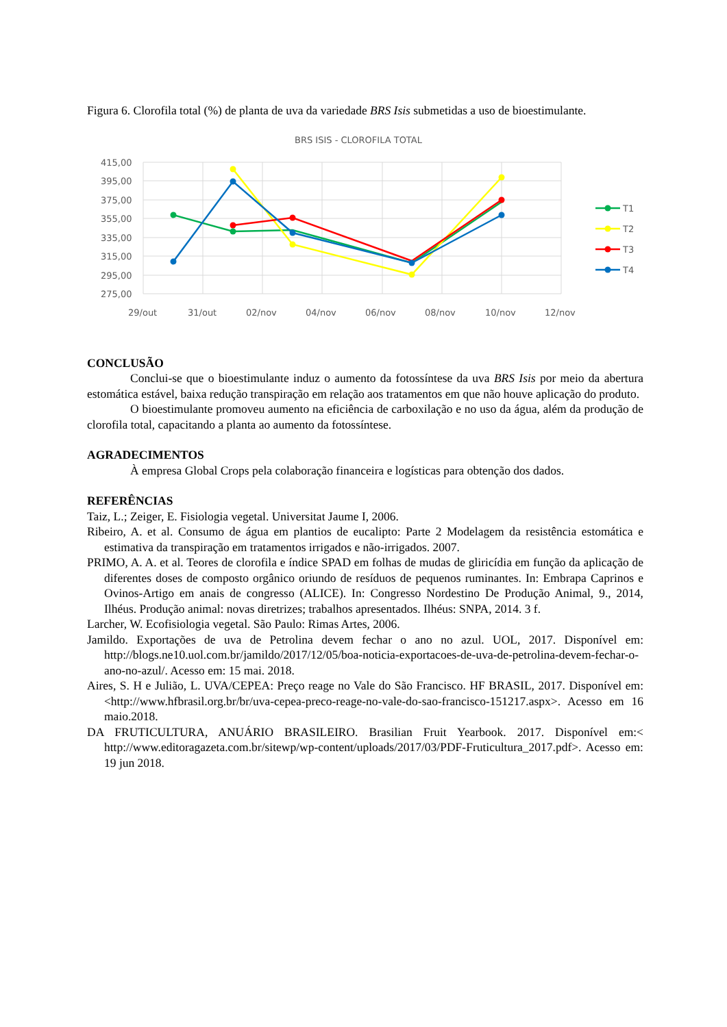Figura 6. Clorofila total (%) de planta de uva da variedade BRS Isis submetidas a uso de bioestimulante.
BRS ISIS - CLOROFILA TOTAL
415,00
395,00
375,00
355,00
335,00
315,00
295,00
275,00
29/out
31/out
02/nov
04/nov
06/nov
08/nov
10/nov
12/nov
T1
T2
T3
T4
CONCLUSÃO
Conclui-se que o bioestimulante induz o aumento da fotossíntese da uva BRS Isis por meio da abertura estomática estável, baixa redução transpiração em relação aos tratamentos em que não houve aplicação do produto.
O bioestimulante promoveu aumento na eficiência de carboxilação e no uso da água, além da produção de clorofila total, capacitando a planta ao aumento da fotossíntese.
AGRADECIMENTOS
À empresa Global Crops pela colaboração financeira e logísticas para obtenção dos dados.
REFERÊNCIAS
Taiz, L.; Zeiger, E. Fisiologia vegetal. Universitat Jaume I, 2006.
Ribeiro, A. et al. Consumo de água em plantios de eucalipto: Parte 2 Modelagem da resistência estomática e estimativa da transpiração em tratamentos irrigados e não-irrigados. 2007.
PRIMO, A. A. et al. Teores de clorofila e índice SPAD em folhas de mudas de gliricídia em função da aplicação de diferentes doses de composto orgânico oriundo de resíduos de pequenos ruminantes. In: Embrapa Caprinos e Ovinos-Artigo em anais de congresso (ALICE). In: Congresso Nordestino De Produção Animal, 9., 2014, Ilhéus. Produção animal: novas diretrizes; trabalhos apresentados. Ilhéus: SNPA, 2014. 3 f.
Larcher, W. Ecofisiologia vegetal. São Paulo: Rimas Artes, 2006.
Jamildo. Exportações de uva de Petrolina devem fechar o ano no azul. UOL, 2017. Disponível em: http://blogs.ne10.uol.com.br/jamildo/2017/12/05/boa-noticia-exportacoes-de-uva-de-petrolina-devem-fechar-o-ano-no-azul/. Acesso em: 15 mai. 2018.
Aires, S. H e Julião, L. UVA/CEPEA: Preço reage no Vale do São Francisco. HF BRASIL, 2017. Disponível em: <http://www.hfbrasil.org.br/br/uva-cepea-preco-reage-no-vale-do-sao-francisco-151217.aspx>. Acesso em 16 maio.2018.
DA FRUTICULTURA, ANUÁRIO BRASILEIRO. Brasilian Fruit Yearbook. 2017. Disponível em:< http://www.editoragazeta.com.br/sitewp/wp-content/uploads/2017/03/PDF-Fruticultura_2017.pdf>. Acesso em: 19 jun 2018.